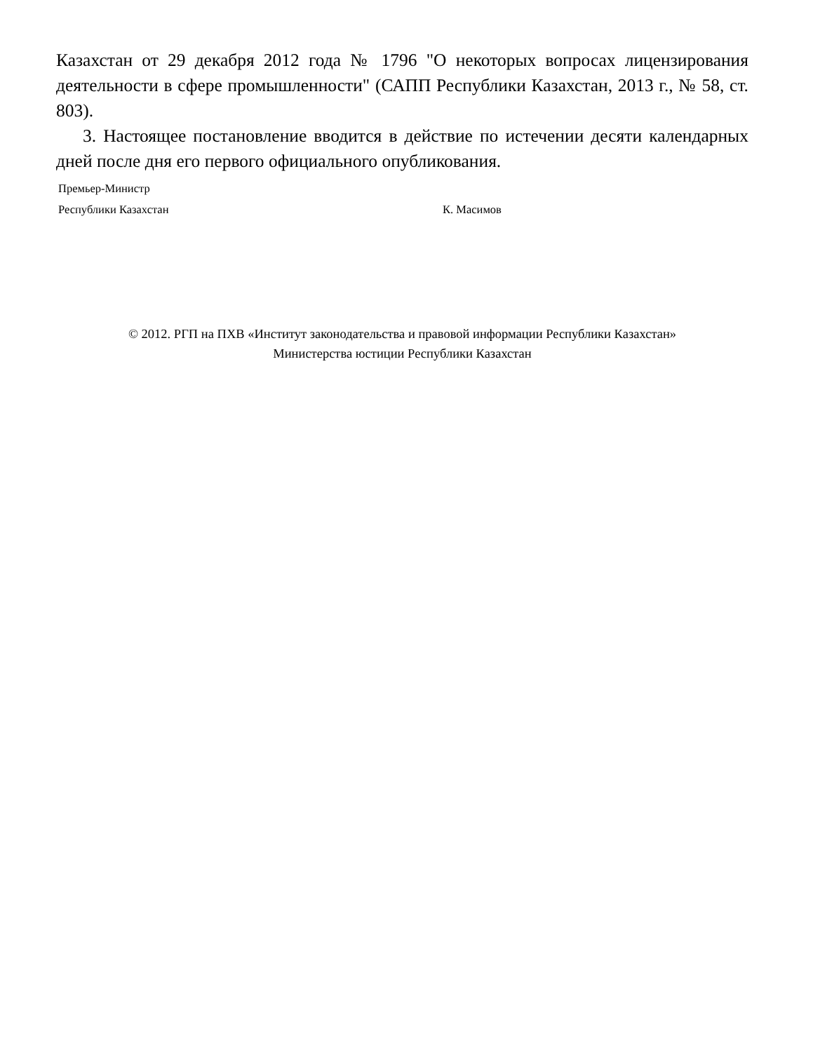Казахстан от 29 декабря 2012 года № 1796 "О некоторых вопросах лицензирования деятельности в сфере промышленности" (САПП Республики Казахстан, 2013 г., № 58, ст. 803).
3. Настоящее постановление вводится в действие по истечении десяти календарных дней после дня его первого официального опубликования.
Премьер-Министр
Республики Казахстан
К. Масимов
© 2012. РГП на ПХВ «Институт законодательства и правовой информации Республики Казахстан»
Министерства юстиции Республики Казахстан